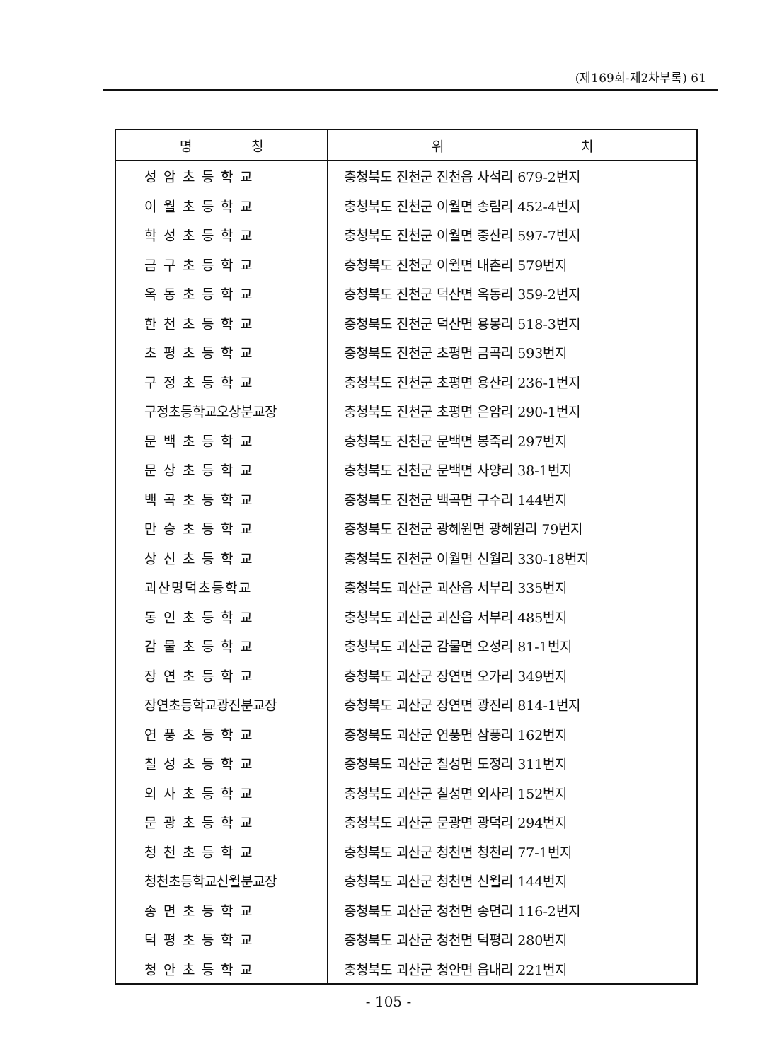(제169회-제2차부록) 61
| 명 칭 | 위 치 |
| --- | --- |
| 성암초등학교 | 충청북도 진천군 진천읍 사석리 679-2번지 |
| 이월초등학교 | 충청북도 진천군 이월면 송림리 452-4번지 |
| 학성초등학교 | 충청북도 진천군 이월면 중산리 597-7번지 |
| 금구초등학교 | 충청북도 진천군 이월면 내촌리 579번지 |
| 옥동초등학교 | 충청북도 진천군 덕산면 옥동리 359-2번지 |
| 한천초등학교 | 충청북도 진천군 덕산면 용몽리 518-3번지 |
| 초평초등학교 | 충청북도 진천군 초평면 금곡리 593번지 |
| 구정초등학교 | 충청북도 진천군 초평면 용산리 236-1번지 |
| 구정초등학교오상분교장 | 충청북도 진천군 초평면 은암리 290-1번지 |
| 문백초등학교 | 충청북도 진천군 문백면 봉죽리 297번지 |
| 문상초등학교 | 충청북도 진천군 문백면 사양리 38-1번지 |
| 백곡초등학교 | 충청북도 진천군 백곡면 구수리 144번지 |
| 만승초등학교 | 충청북도 진천군 광혜원면 광혜원리 79번지 |
| 상신초등학교 | 충청북도 진천군 이월면 신월리 330-18번지 |
| 괴산명덕초등학교 | 충청북도 괴산군 괴산읍 서부리 335번지 |
| 동인초등학교 | 충청북도 괴산군 괴산읍 서부리 485번지 |
| 감물초등학교 | 충청북도 괴산군 감물면 오성리 81-1번지 |
| 장연초등학교 | 충청북도 괴산군 장연면 오가리 349번지 |
| 장연초등학교광진분교장 | 충청북도 괴산군 장연면 광진리 814-1번지 |
| 연풍초등학교 | 충청북도 괴산군 연풍면 삼풍리 162번지 |
| 칠성초등학교 | 충청북도 괴산군 칠성면 도정리 311번지 |
| 외사초등학교 | 충청북도 괴산군 칠성면 외사리 152번지 |
| 문광초등학교 | 충청북도 괴산군 문광면 광덕리 294번지 |
| 청천초등학교 | 충청북도 괴산군 청천면 청천리 77-1번지 |
| 청천초등학교신월분교장 | 충청북도 괴산군 청천면 신월리 144번지 |
| 송면초등학교 | 충청북도 괴산군 청천면 송면리 116-2번지 |
| 덕평초등학교 | 충청북도 괴산군 청천면 덕평리 280번지 |
| 청안초등학교 | 충청북도 괴산군 청안면 읍내리 221번지 |
- 105 -